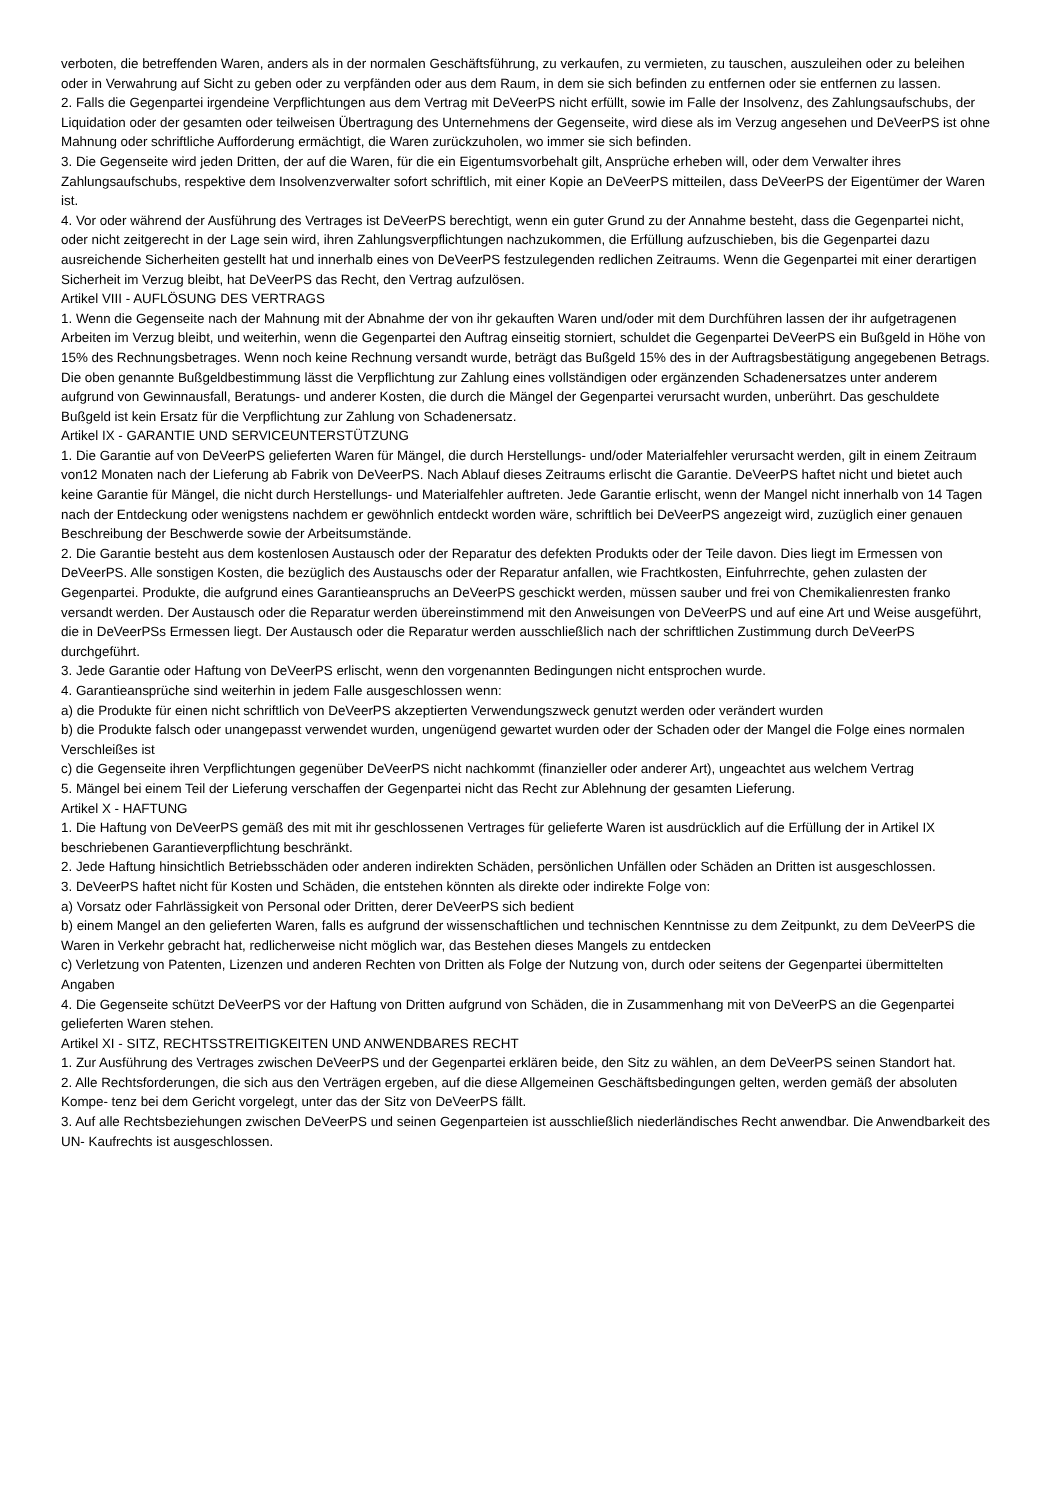verboten, die betreffenden Waren, anders als in der normalen Geschäftsführung, zu verkaufen, zu vermieten, zu tauschen, auszuleihen oder zu beleihen oder in Verwahrung auf Sicht zu geben oder zu verpfänden oder aus dem Raum, in dem sie sich befinden zu entfernen oder sie entfernen zu lassen.
2. Falls die Gegenpartei irgendeine Verpflichtungen aus dem Vertrag mit DeVeerPS nicht erfüllt, sowie im Falle der Insolvenz, des Zahlungsaufschubs, der Liquidation oder der gesamten oder teilweisen Übertragung des Unternehmens der Gegenseite, wird diese als im Verzug angesehen und DeVeerPS ist ohne Mahnung oder schriftliche Aufforderung ermächtigt, die Waren zurückzuholen, wo immer sie sich befinden.
3. Die Gegenseite wird jeden Dritten, der auf die Waren, für die ein Eigentumsvorbehalt gilt, Ansprüche erheben will, oder dem Verwalter ihres Zahlungsaufschubs, respektive dem Insolvenzverwalter sofort schriftlich, mit einer Kopie an DeVeerPS mitteilen, dass DeVeerPS der Eigentümer der Waren ist.
4. Vor oder während der Ausführung des Vertrages ist DeVeerPS berechtigt, wenn ein guter Grund zu der Annahme besteht, dass die Gegenpartei nicht, oder nicht zeitgerecht in der Lage sein wird, ihren Zahlungsverpflichtungen nachzukommen, die Erfüllung aufzuschieben, bis die Gegenpartei dazu ausreichende Sicherheiten gestellt hat und innerhalb eines von DeVeerPS festzulegenden redlichen Zeitraums. Wenn die Gegenpartei mit einer derartigen Sicherheit im Verzug bleibt, hat DeVeerPS das Recht, den Vertrag aufzulösen.
Artikel VIII - AUFLÖSUNG DES VERTRAGS
1. Wenn die Gegenseite nach der Mahnung mit der Abnahme der von ihr gekauften Waren und/oder mit dem Durchführen lassen der ihr aufgetragenen Arbeiten im Verzug bleibt, und weiterhin, wenn die Gegenpartei den Auftrag einseitig storniert, schuldet die Gegenpartei DeVeerPS ein Bußgeld in Höhe von 15% des Rechnungsbetrages. Wenn noch keine Rechnung versandt wurde, beträgt das Bußgeld 15% des in der Auftragsbestätigung angegebenen Betrags. Die oben genannte Bußgeldbestimmung lässt die Verpflichtung zur Zahlung eines vollständigen oder ergänzenden Schadenersatzes unter anderem aufgrund von Gewinnausfall, Beratungs- und anderer Kosten, die durch die Mängel der Gegenpartei verursacht wurden, unberührt. Das geschuldete Bußgeld ist kein Ersatz für die Verpflichtung zur Zahlung von Schadenersatz.
Artikel IX - GARANTIE UND SERVICEUNTERSTÜTZUNG
1. Die Garantie auf von DeVeerPS gelieferten Waren für Mängel, die durch Herstellungs- und/oder Materialfehler verursacht werden, gilt in einem Zeitraum von12 Monaten nach der Lieferung ab Fabrik von DeVeerPS. Nach Ablauf dieses Zeitraums erlischt die Garantie. DeVeerPS haftet nicht und bietet auch keine Garantie für Mängel, die nicht durch Herstellungs- und Materialfehler auftreten. Jede Garantie erlischt, wenn der Mangel nicht innerhalb von 14 Tagen nach der Entdeckung oder wenigstens nachdem er gewöhnlich entdeckt worden wäre, schriftlich bei DeVeerPS angezeigt wird, zuzüglich einer genauen Beschreibung der Beschwerde sowie der Arbeitsumstände.
2. Die Garantie besteht aus dem kostenlosen Austausch oder der Reparatur des defekten Produkts oder der Teile davon. Dies liegt im Ermessen von DeVeerPS. Alle sonstigen Kosten, die bezüglich des Austauschs oder der Reparatur anfallen, wie Frachtkosten, Einfuhrrechte, gehen zulasten der Gegenpartei. Produkte, die aufgrund eines Garantieanspruchs an DeVeerPS geschickt werden, müssen sauber und frei von Chemikalienresten franko versandt werden. Der Austausch oder die Reparatur werden übereinstimmend mit den Anweisungen von DeVeerPS und auf eine Art und Weise ausgeführt, die in DeVeerPSs Ermessen liegt. Der Austausch oder die Reparatur werden ausschließlich nach der schriftlichen Zustimmung durch DeVeerPS durchgeführt.
3. Jede Garantie oder Haftung von DeVeerPS erlischt, wenn den vorgenannten Bedingungen nicht entsprochen wurde.
4. Garantieansprüche sind weiterhin in jedem Falle ausgeschlossen wenn:
a) die Produkte für einen nicht schriftlich von DeVeerPS akzeptierten Verwendungszweck genutzt werden oder verändert wurden
b) die Produkte falsch oder unangepasst verwendet wurden, ungenügend gewartet wurden oder der Schaden oder der Mangel die Folge eines normalen Verschleißes ist
c) die Gegenseite ihren Verpflichtungen gegenüber DeVeerPS nicht nachkommt (finanzieller oder anderer Art), ungeachtet aus welchem Vertrag
5. Mängel bei einem Teil der Lieferung verschaffen der Gegenpartei nicht das Recht zur Ablehnung der gesamten Lieferung.
Artikel X - HAFTUNG
1. Die Haftung von DeVeerPS gemäß des mit mit ihr geschlossenen Vertrages für gelieferte Waren ist ausdrücklich auf die Erfüllung der in Artikel IX beschriebenen Garantieverpflichtung beschränkt.
2. Jede Haftung hinsichtlich Betriebsschäden oder anderen indirekten Schäden, persönlichen Unfällen oder Schäden an Dritten ist ausgeschlossen.
3. DeVeerPS haftet nicht für Kosten und Schäden, die entstehen könnten als direkte oder indirekte Folge von:
a) Vorsatz oder Fahrlässigkeit von Personal oder Dritten, derer DeVeerPS sich bedient
b) einem Mangel an den gelieferten Waren, falls es aufgrund der wissenschaftlichen und technischen Kenntnisse zu dem Zeitpunkt, zu dem DeVeerPS die Waren in Verkehr gebracht hat, redlicherweise nicht möglich war, das Bestehen dieses Mangels zu entdecken
c) Verletzung von Patenten, Lizenzen und anderen Rechten von Dritten als Folge der Nutzung von, durch oder seitens der Gegenpartei übermittelten Angaben
4. Die Gegenseite schützt DeVeerPS vor der Haftung von Dritten aufgrund von Schäden, die in Zusammenhang mit von DeVeerPS an die Gegenpartei gelieferten Waren stehen.
Artikel XI - SITZ, RECHTSSTREITIGKEITEN UND ANWENDBARES RECHT
1. Zur Ausführung des Vertrages zwischen DeVeerPS und der Gegenpartei erklären beide, den Sitz zu wählen, an dem DeVeerPS seinen Standort hat.
2. Alle Rechtsforderungen, die sich aus den Verträgen ergeben, auf die diese Allgemeinen Geschäftsbedingungen gelten, werden gemäß der absoluten Kompe- tenz bei dem Gericht vorgelegt, unter das der Sitz von DeVeerPS fällt.
3. Auf alle Rechtsbeziehungen zwischen DeVeerPS und seinen Gegenparteien ist ausschließlich niederländisches Recht anwendbar. Die Anwendbarkeit des UN- Kaufrechts ist ausgeschlossen.